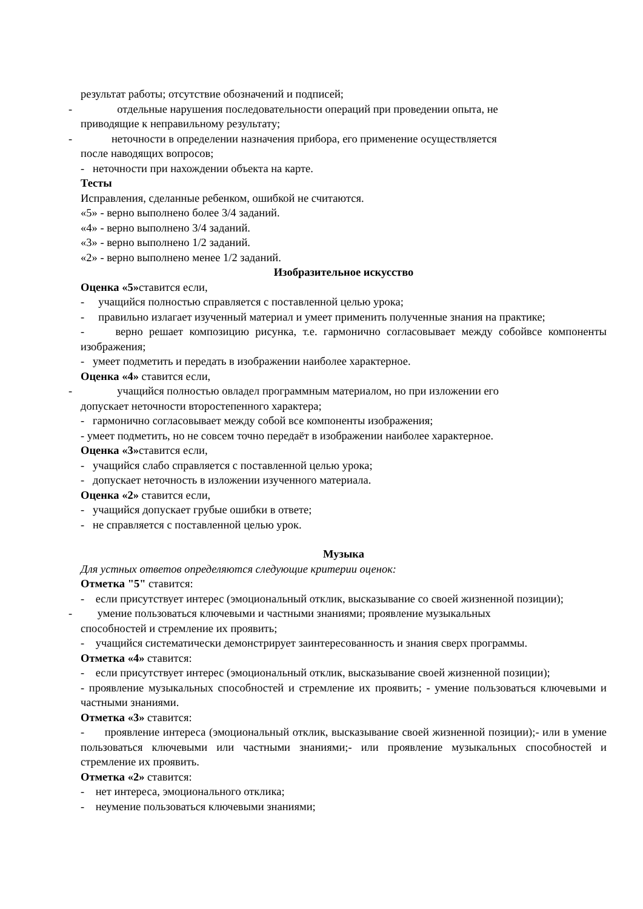результат работы; отсутствие обозначений и подписей;
- отдельные нарушения последовательности операций при проведении опыта, не
приводящие к неправильному результату;
- неточности в определении назначения прибора, его применение осуществляется
после наводящих вопросов;
- неточности при нахождении объекта на карте.
Тесты
Исправления, сделанные ребенком, ошибкой не считаются.
«5» - верно выполнено более 3/4 заданий.
«4» - верно выполнено 3/4 заданий.
«3» - верно выполнено 1/2 заданий.
«2» - верно выполнено менее 1/2 заданий.
Изобразительное искусство
Оценка «5»ставится если,
- учащийся полностью справляется с поставленной целью урока;
- правильно излагает изученный материал и умеет применить полученные знания на практике;
- верно решает композицию рисунка, т.е. гармонично согласовывает между собойвсе компоненты изображения;
- умеет подметить и передать в изображении наиболее характерное.
Оценка «4» ставится если,
- учащийся полностью овладел программным материалом, но при изложении его
допускает неточности второстепенного характера;
- гармонично согласовывает между собой все компоненты изображения;
- умеет подметить, но не совсем точно передаёт в изображении наиболее характерное.
Оценка «3»ставится если,
- учащийся слабо справляется с поставленной целью урока;
- допускает неточность в изложении изученного материала.
Оценка «2» ставится если,
- учащийся допускает грубые ошибки в ответе;
- не справляется с поставленной целью урок.
Музыка
Для устных ответов определяются следующие критерии оценок:
Отметка "5" ставится:
- если присутствует интерес (эмоциональный отклик, высказывание со своей жизненной позиции);
- умение пользоваться ключевыми и частными знаниями; проявление музыкальных
способностей и стремление их проявить;
- учащийся систематически демонстрирует заинтересованность и знания сверх программы.
Отметка «4» ставится:
- если присутствует интерес (эмоциональный отклик, высказывание своей жизненной позиции);
- проявление музыкальных способностей и стремление их проявить; - умение пользоваться ключевыми и частными знаниями.
Отметка «3» ставится:
- проявление интереса (эмоциональный отклик, высказывание своей жизненной позиции);- или в умение пользоваться ключевыми или частными знаниями;- или проявление музыкальных способностей и стремление их проявить.
Отметка «2» ставится:
- нет интереса, эмоционального отклика;
- неумение пользоваться ключевыми знаниями;